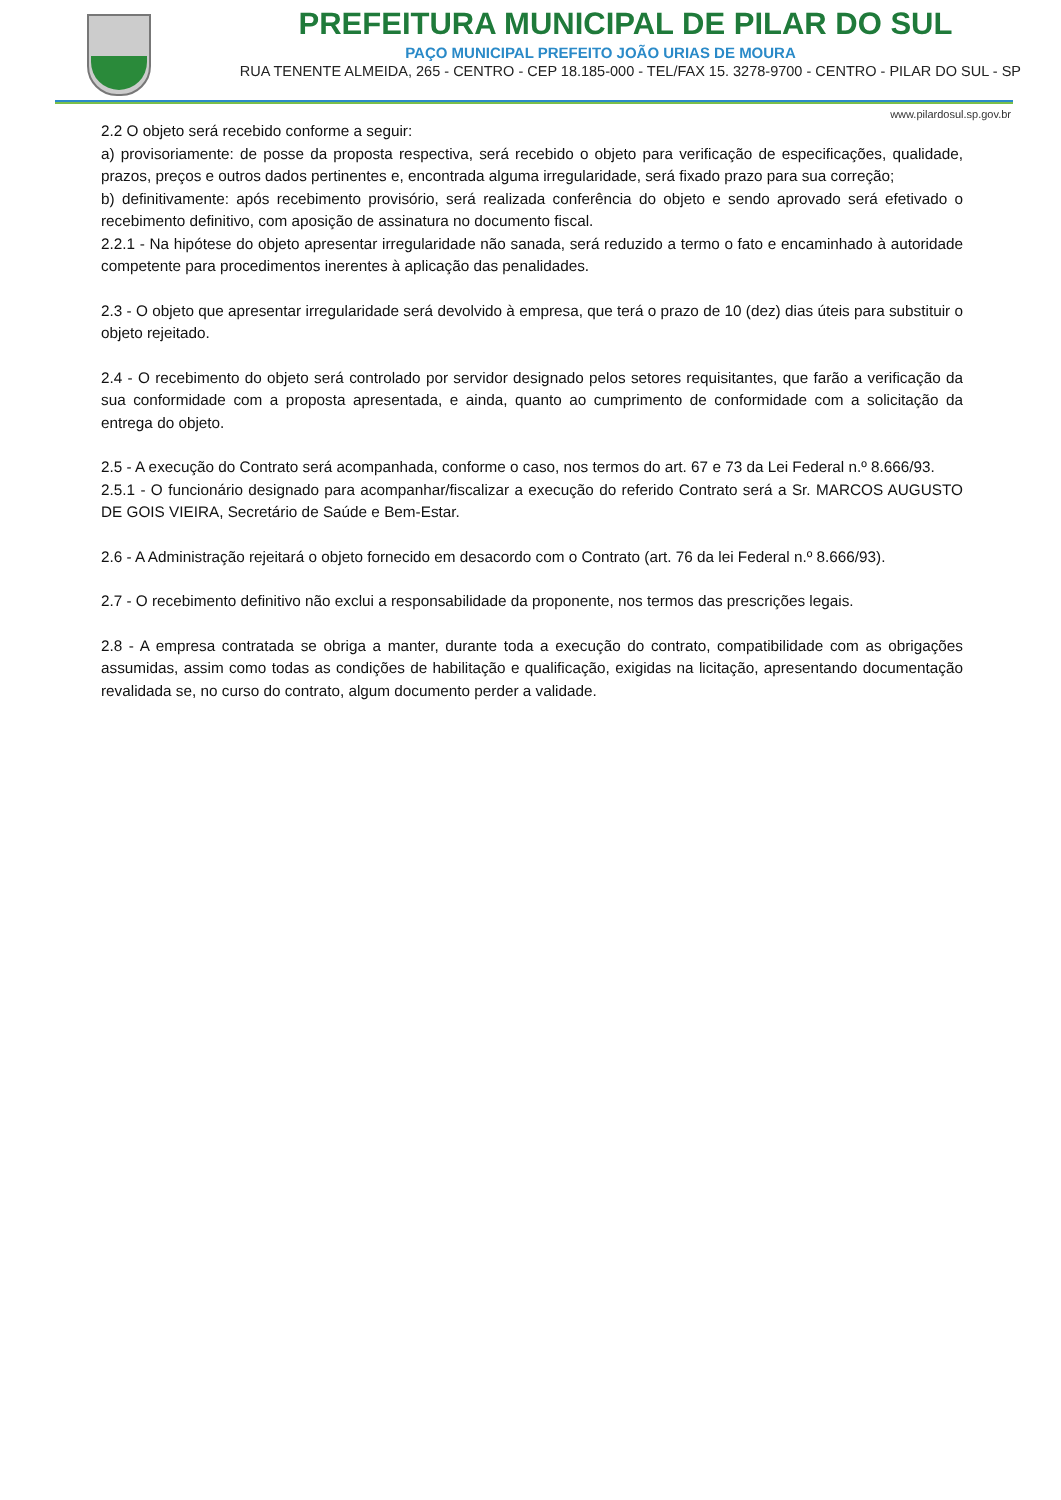PREFEITURA MUNICIPAL DE PILAR DO SUL
PAÇO MUNICIPAL PREFEITO JOÃO URIAS DE MOURA
RUA TENENTE ALMEIDA, 265 - CENTRO - CEP 18.185-000 - TEL/FAX 15. 3278-9700 - CENTRO - PILAR DO SUL - SP
www.pilardosul.sp.gov.br
2.2 O objeto será recebido conforme a seguir:
a) provisoriamente: de posse da proposta respectiva, será recebido o objeto para verificação de especificações, qualidade, prazos, preços e outros dados pertinentes e, encontrada alguma irregularidade, será fixado prazo para sua correção;
b) definitivamente: após recebimento provisório, será realizada conferência do objeto e sendo aprovado será efetivado o recebimento definitivo, com aposição de assinatura no documento fiscal.
2.2.1 - Na hipótese do objeto apresentar irregularidade não sanada, será reduzido a termo o fato e encaminhado à autoridade competente para procedimentos inerentes à aplicação das penalidades.
2.3 - O objeto que apresentar irregularidade será devolvido à empresa, que terá o prazo de 10 (dez) dias úteis para substituir o objeto rejeitado.
2.4 - O recebimento do objeto será controlado por servidor designado pelos setores requisitantes, que farão a verificação da sua conformidade com a proposta apresentada, e ainda, quanto ao cumprimento de conformidade com a solicitação da entrega do objeto.
2.5 - A execução do Contrato será acompanhada, conforme o caso, nos termos do art. 67 e 73 da Lei Federal n.º 8.666/93.
2.5.1 - O funcionário designado para acompanhar/fiscalizar a execução do referido Contrato será a Sr. MARCOS AUGUSTO DE GOIS VIEIRA, Secretário de Saúde e Bem-Estar.
2.6 - A Administração rejeitará o objeto fornecido em desacordo com o Contrato (art. 76 da lei Federal n.º 8.666/93).
2.7 - O recebimento definitivo não exclui a responsabilidade da proponente, nos termos das prescrições legais.
2.8 - A empresa contratada se obriga a manter, durante toda a execução do contrato, compatibilidade com as obrigações assumidas, assim como todas as condições de habilitação e qualificação, exigidas na licitação, apresentando documentação revalidada se, no curso do contrato, algum documento perder a validade.